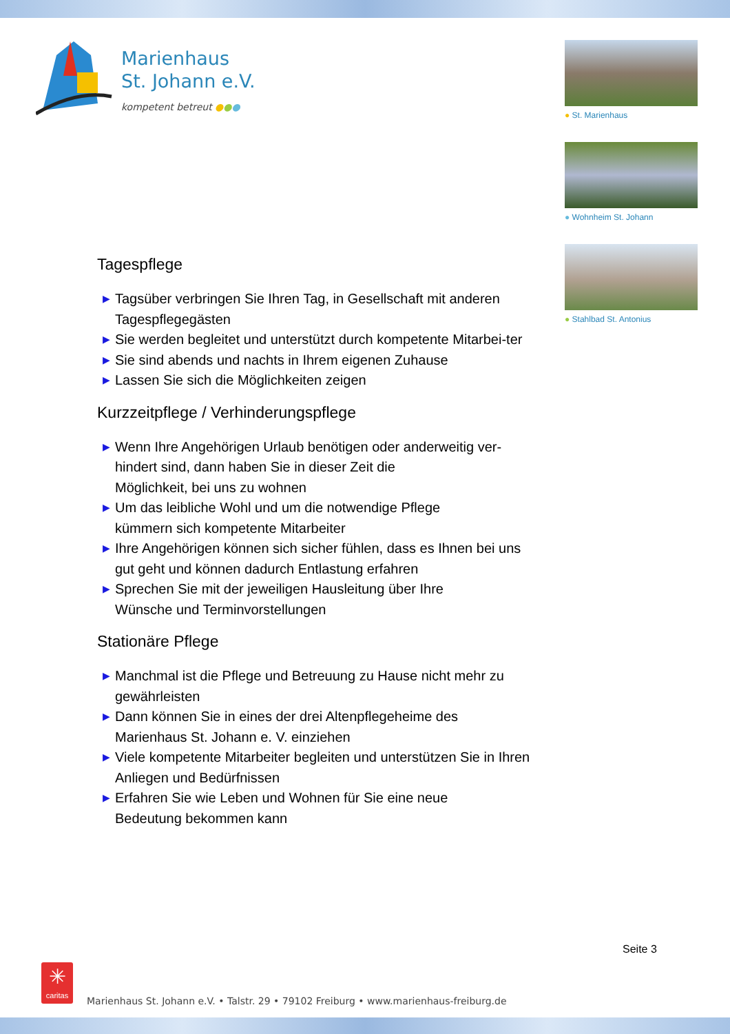Marienhaus
St. Johann e.V.
kompetent betreut ●●●
● St. Marienhaus
● Wohnheim St. Johann
● Stahlbad St. Antonius
Tagespflege
▶ Tagsüber verbringen Sie Ihren Tag, in Gesellschaft mit anderen Tagespflegegästen
▶ Sie werden begleitet und unterstützt durch kompetente Mitarbei-ter
▶ Sie sind abends und nachts in Ihrem eigenen Zuhause
▶ Lassen Sie sich die Möglichkeiten zeigen
Kurzzeitpflege / Verhinderungspflege
▶ Wenn Ihre Angehörigen Urlaub benötigen oder anderweitig ver-hindert sind, dann haben Sie in dieser Zeit die
Möglichkeit, bei uns zu wohnen
▶ Um das leibliche Wohl und um die notwendige Pflege
kümmern sich kompetente Mitarbeiter
▶ Ihre Angehörigen können sich sicher fühlen, dass es Ihnen bei uns gut geht und können dadurch Entlastung erfahren
▶ Sprechen Sie mit der jeweiligen Hausleitung über Ihre
Wünsche und Terminvorstellungen
Stationäre Pflege
▶ Manchmal ist die Pflege und Betreuung zu Hause nicht mehr zu gewährleisten
▶ Dann können Sie in eines der drei Altenpflegeheime des
Marienhaus St. Johann e. V. einziehen
▶ Viele kompetente Mitarbeiter begleiten und unterstützen Sie in Ihren Anliegen und Bedürfnissen
▶ Erfahren Sie wie Leben und Wohnen für Sie eine neue
Bedeutung bekommen kann
Seite 3
✳
caritas
Marienhaus St. Johann e.V. • Talstr. 29 • 79102 Freiburg • www.marienhaus-freiburg.de